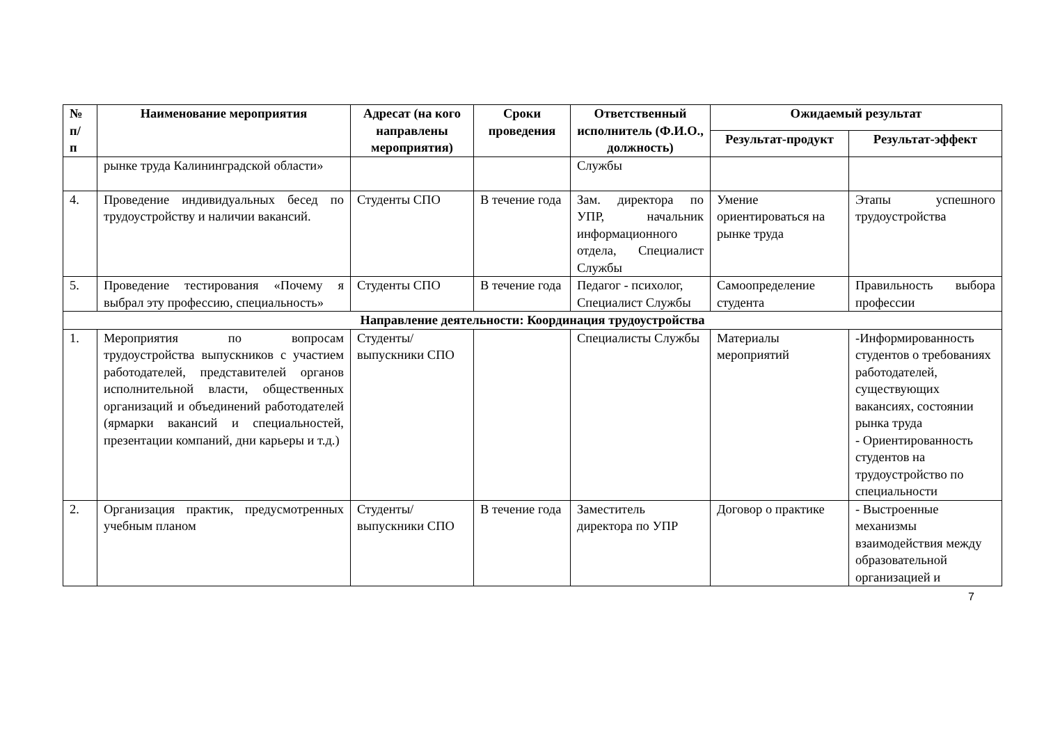| № п/ п | Наименование мероприятия | Адресат (на кого направлены мероприятия) | Сроки проведения | Ответственный исполнитель (Ф.И.О., должность) | Ожидаемый результат | |
| --- | --- | --- | --- | --- | --- | --- |
| | | | | | Результат-продукт | Результат-эффект |
| | рынке труда Калининградской области» | | | Службы | | |
| 4. | Проведение индивидуальных бесед по трудоустройству и наличии вакансий. | Студенты СПО | В течение года | Зам. директора по УПР, начальник информационного отдела, Специалист Службы | Умение ориентироваться на рынке труда | Этапы успешного трудоустройства |
| 5. | Проведение тестирования «Почему я выбрал эту профессию, специальность» | Студенты СПО | В течение года | Педагог - психолог, Специалист Службы | Самоопределение студента | Правильность выбора профессии |
| Направление деятельности: Координация трудоустройства | | | | | | |
| 1. | Мероприятия по вопросам трудоустройства выпускников с участием работодателей, представителей органов исполнительной власти, общественных организаций и объединений работодателей (ярмарки вакансий и специальностей, презентации компаний, дни карьеры и т.д.) | Студенты/ выпускники СПО | | Специалисты Службы | Материалы мероприятий | -Информированность студентов о требованиях работодателей, существующих вакансиях, состоянии рынка труда - Ориентированность студентов на трудоустройство по специальности |
| 2. | Организация практик, предусмотренных учебным планом | Студенты/ выпускники СПО | В течение года | Заместитель директора по УПР | Договор о практике | - Выстроенные механизмы взаимодействия между образовательной организацией и |
7